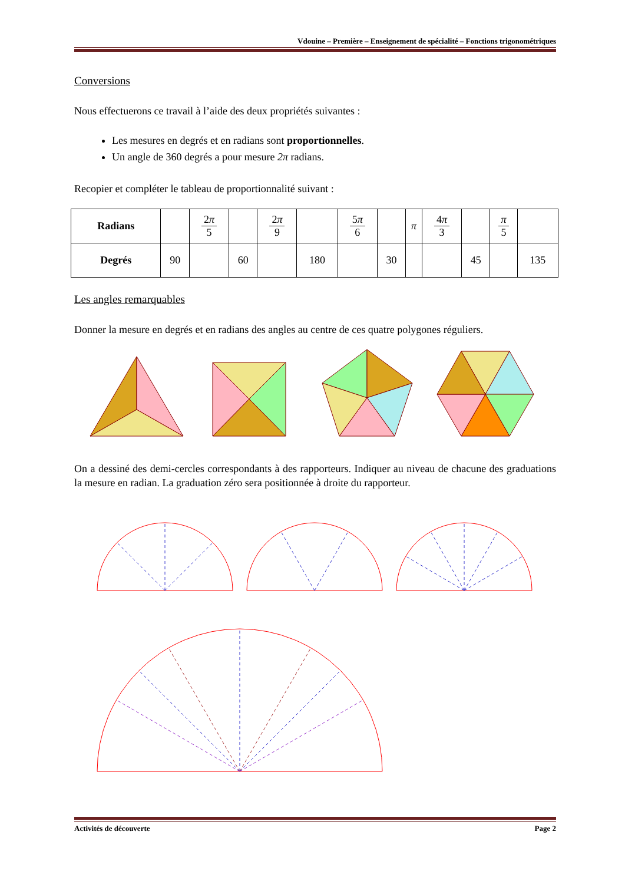Vdouine – Première – Enseignement de spécialité – Fonctions trigonométriques
Conversions
Nous effectuerons ce travail à l’aide des deux propriétés suivantes :
Les mesures en degrés et en radians sont proportionnelles.
Un angle de 360 degrés a pour mesure 2π radians.
Recopier et compléter le tableau de proportionnalité suivant :
| Radians | | 2 π 5 | | 2 π 9 | | 5 π 6 | | π | 4 π 3 | | π 5 | |
| Degrés | 90 | | 60 | | 180 | | 30 | | | 45 | | 135 |
Les angles remarquables
Donner la mesure en degrés et en radians des angles au centre de ces quatre polygones réguliers.
On a dessiné des demi-cercles correspondants à des rapporteurs. Indiquer au niveau de chacune des graduations la mesure en radian. La graduation zéro sera positionnée à droite du rapporteur.
Activités de découverte Page 2